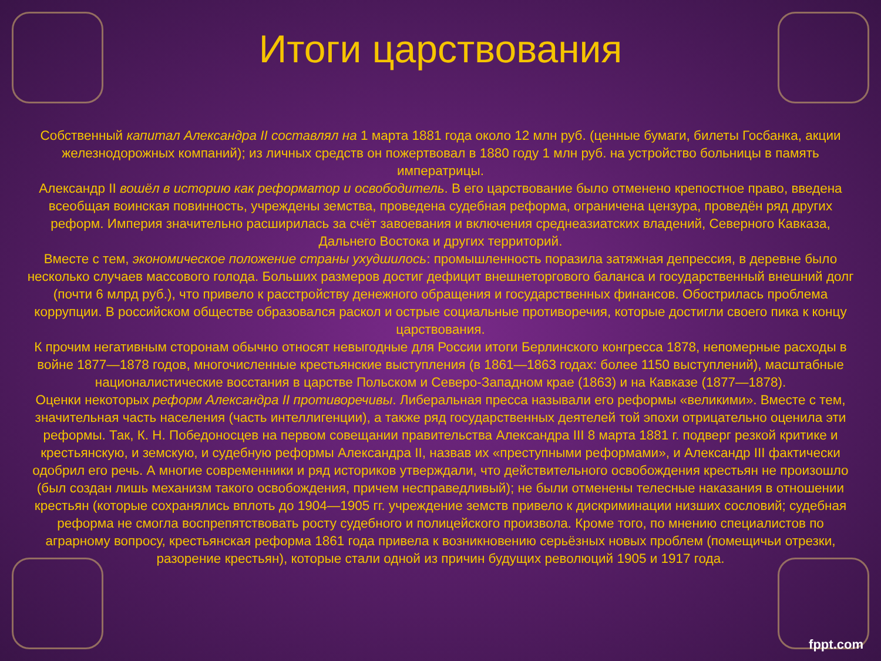Итоги царствования
Собственный капитал Александра II составлял на 1 марта 1881 года около 12 млн руб. (ценные бумаги, билеты Госбанка, акции железнодорожных компаний); из личных средств он пожертвовал в 1880 году 1 млн руб. на устройство больницы в память императрицы.
Александр II вошёл в историю как реформатор и освободитель. В его царствование было отменено крепостное право, введена всеобщая воинская повинность, учреждены земства, проведена судебная реформа, ограничена цензура, проведён ряд других реформ. Империя значительно расширилась за счёт завоевания и включения среднеазиатских владений, Северного Кавказа, Дальнего Востока и других территорий.
Вместе с тем, экономическое положение страны ухудшилось: промышленность поразила затяжная депрессия, в деревне было несколько случаев массового голода. Больших размеров достиг дефицит внешнеторгового баланса и государственный внешний долг (почти 6 млрд руб.), что привело к расстройству денежного обращения и государственных финансов. Обострилась проблема коррупции. В российском обществе образовался раскол и острые социальные противоречия, которые достигли своего пика к концу царствования.
К прочим негативным сторонам обычно относят невыгодные для России итоги Берлинского конгресса 1878, непомерные расходы в войне 1877—1878 годов, многочисленные крестьянские выступления (в 1861—1863 годах: более 1150 выступлений), масштабные националистические восстания в царстве Польском и Северо-Западном крае (1863) и на Кавказе (1877—1878).
Оценки некоторых реформ Александра II противоречивы. Либеральная пресса называли его реформы «великими». Вместе с тем, значительная часть населения (часть интеллигенции), а также ряд государственных деятелей той эпохи отрицательно оценила эти реформы. Так, К. Н. Победоносцев на первом совещании правительства Александра III 8 марта 1881 г. подверг резкой критике и крестьянскую, и земскую, и судебную реформы Александра II, назвав их «преступными реформами», и Александр III фактически одобрил его речь. А многие современники и ряд историков утверждали, что действительного освобождения крестьян не произошло (был создан лишь механизм такого освобождения, причем несправедливый); не были отменены телесные наказания в отношении крестьян (которые сохранялись вплоть до 1904—1905 гг. учреждение земств привело к дискриминации низших сословий; судебная реформа не смогла воспрепятствовать росту судебного и полицейского произвола. Кроме того, по мнению специалистов по аграрному вопросу, крестьянская реформа 1861 года привела к возникновению серьёзных новых проблем (помещичьи отрезки, разорение крестьян), которые стали одной из причин будущих революций 1905 и 1917 года.
fppt.com